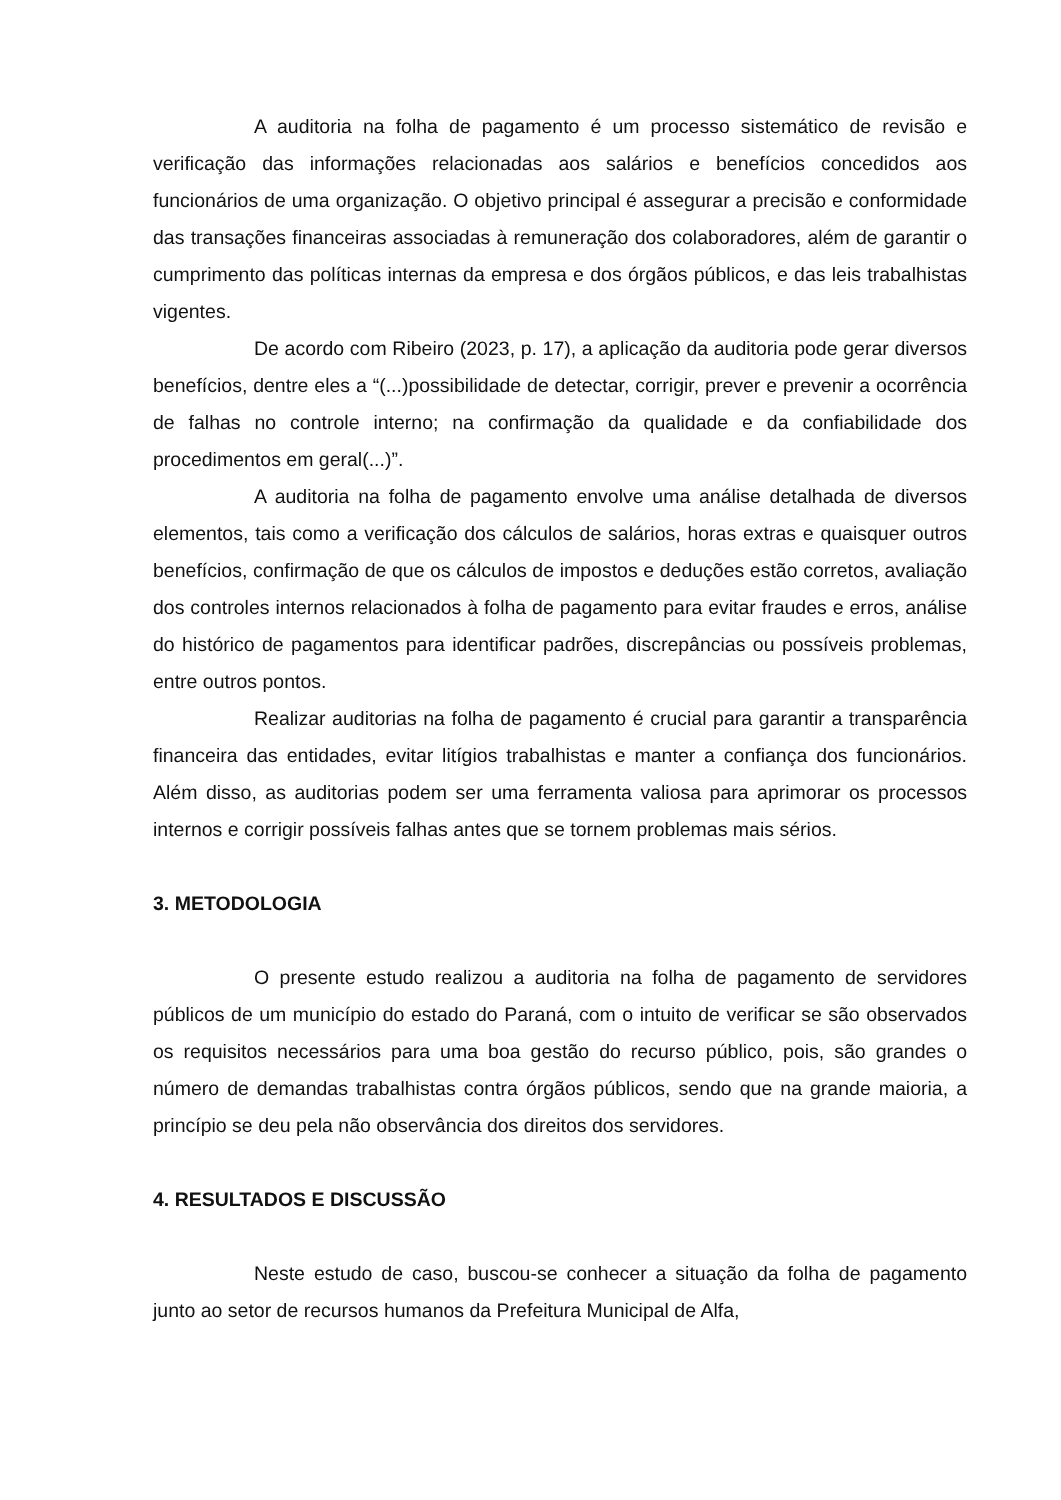A auditoria na folha de pagamento é um processo sistemático de revisão e verificação das informações relacionadas aos salários e benefícios concedidos aos funcionários de uma organização. O objetivo principal é assegurar a precisão e conformidade das transações financeiras associadas à remuneração dos colaboradores, além de garantir o cumprimento das políticas internas da empresa e dos órgãos públicos, e das leis trabalhistas vigentes.
De acordo com Ribeiro (2023, p. 17), a aplicação da auditoria pode gerar diversos benefícios, dentre eles a “(...)possibilidade de detectar, corrigir, prever e prevenir a ocorrência de falhas no controle interno; na confirmação da qualidade e da confiabilidade dos procedimentos em geral(...)”.
A auditoria na folha de pagamento envolve uma análise detalhada de diversos elementos, tais como a verificação dos cálculos de salários, horas extras e quaisquer outros benefícios, confirmação de que os cálculos de impostos e deduções estão corretos, avaliação dos controles internos relacionados à folha de pagamento para evitar fraudes e erros, análise do histórico de pagamentos para identificar padrões, discrepâncias ou possíveis problemas, entre outros pontos.
Realizar auditorias na folha de pagamento é crucial para garantir a transparência financeira das entidades, evitar litígios trabalhistas e manter a confiança dos funcionários. Além disso, as auditorias podem ser uma ferramenta valiosa para aprimorar os processos internos e corrigir possíveis falhas antes que se tornem problemas mais sérios.
3. METODOLOGIA
O presente estudo realizou a auditoria na folha de pagamento de servidores públicos de um município do estado do Paraná, com o intuito de verificar se são observados os requisitos necessários para uma boa gestão do recurso público, pois, são grandes o número de demandas trabalhistas contra órgãos públicos, sendo que na grande maioria, a princípio se deu pela não observância dos direitos dos servidores.
4. RESULTADOS E DISCUSSÃO
Neste estudo de caso, buscou-se conhecer a situação da folha de pagamento junto ao setor de recursos humanos da Prefeitura Municipal de Alfa,